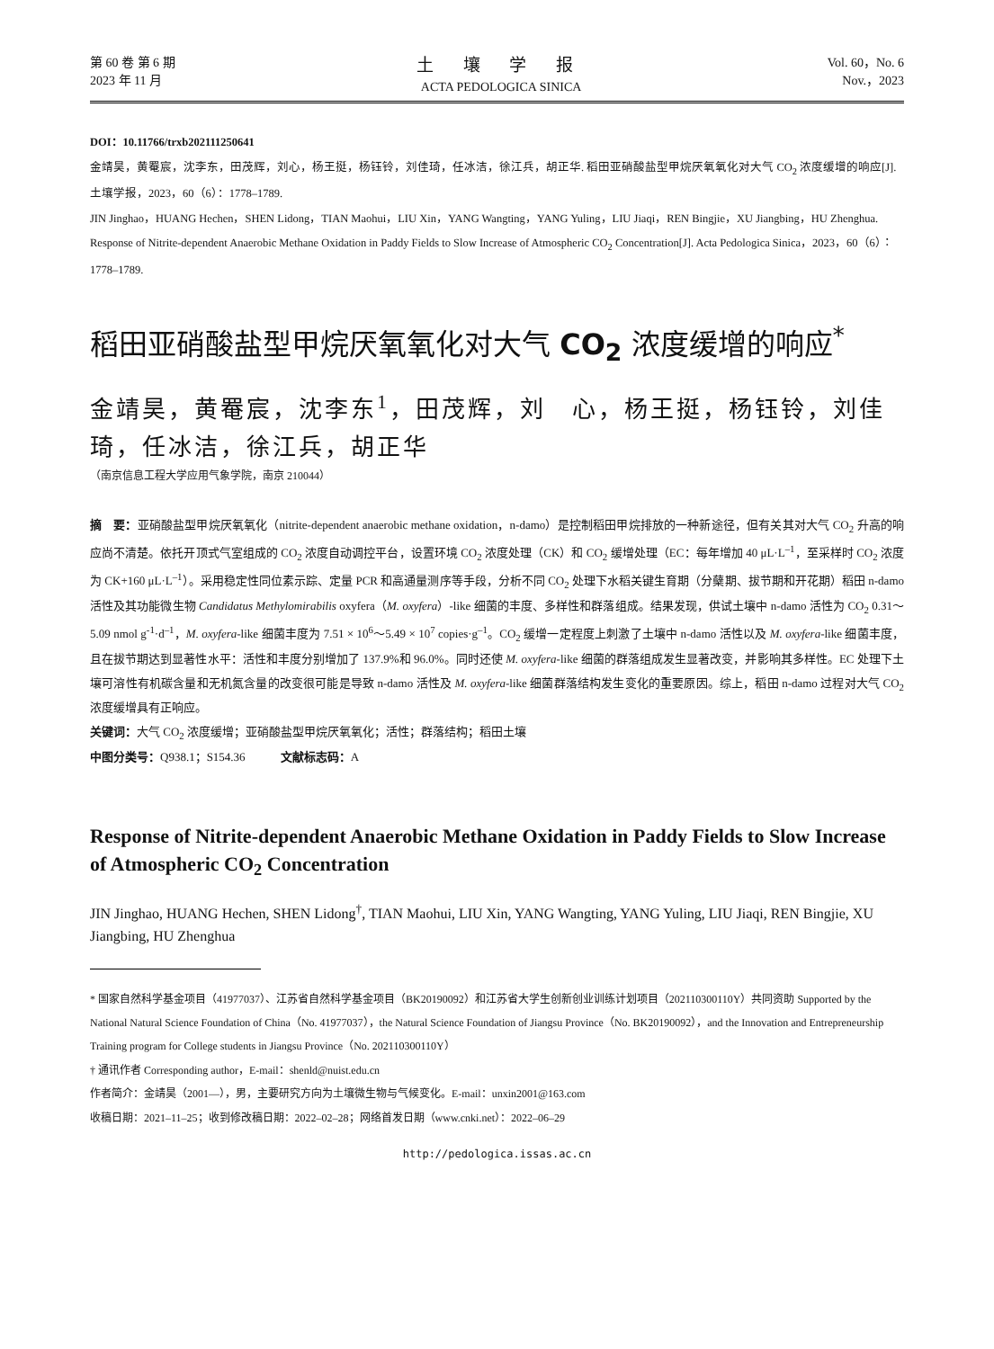第 60 卷 第 6 期
2023 年 11 月
土 壤 学 报
ACTA PEDOLOGICA SINICA
Vol. 60，No. 6
Nov.，2023
DOI：10.11766/trxb202111250641
金靖昊，黄罨宸，沈李东，田茂辉，刘心，杨王挺，杨钰铃，刘佳琦，任冰洁，徐江兵，胡正华. 稻田亚硝酸盐型甲烷厌氧氧化对大气 CO<sub>2</sub> 浓度缓增的响应[J]. 土壤学报，2023，60（6）：1778–1789.
JIN Jinghao，HUANG Hechen，SHEN Lidong，TIAN Maohui，LIU Xin，YANG Wangting，YANG Yuling，LIU Jiaqi，REN Bingjie，XU Jiangbing，HU Zhenghua. Response of Nitrite-dependent Anaerobic Methane Oxidation in Paddy Fields to Slow Increase of Atmospheric CO<sub>2</sub> Concentration[J]. Acta Pedologica Sinica，2023，60（6）：1778–1789.
稻田亚硝酸盐型甲烷厌氧氧化对大气 CO<sub>2</sub> 浓度缓增的响应<sup>*</sup>
金靖昊，黄罨宸，沈李东<sup>1</sup>，田茂辉，刘　心，杨王挺，杨钰铃，刘佳琦，任冰洁，徐江兵，胡正华
（南京信息工程大学应用气象学院，南京 210044）
摘　要：亚硝酸盐型甲烷厌氧氧化（nitrite-dependent anaerobic methane oxidation，n-damo）是控制稻田甲烷排放的一种新途径，但有关其对大气 CO<sub>2</sub> 升高的响应尚不清楚。依托开顶式气室组成的 CO<sub>2</sub> 浓度自动调控平台，设置环境 CO<sub>2</sub> 浓度处理（CK）和 CO<sub>2</sub> 缓增处理（EC：每年增加 40 μL·L<sup>–1</sup>，至采样时 CO<sub>2</sub> 浓度为 CK+160 μL·L<sup>–1</sup>）。采用稳定性同位素示踪、定量 PCR 和高通量测序等手段，分析不同 CO<sub>2</sub> 处理下水稻关键生育期（分蘖期、拔节期和开花期）稻田 n-damo 活性及其功能微生物 Candidatus Methylomirabilis oxyfera（M. oxyfera）-like 细菌的丰度、多样性和群落组成。结果发现，供试土壤中 n-damo 活性为 CO<sub>2</sub> 0.31～5.09 nmol g<sup>-1</sup>·d<sup>–1</sup>，M. oxyfera-like 细菌丰度为 7.51 × 10<sup>6</sup>～5.49 × 10<sup>7</sup> copies·g<sup>–1</sup>。CO<sub>2</sub> 缓增一定程度上刺激了土壤中 n-damo 活性以及 M. oxyfera-like 细菌丰度，且在拔节期达到显著性水平：活性和丰度分别增加了 137.9%和 96.0%。同时还使 M. oxyfera-like 细菌的群落组成发生显著改变，并影响其多样性。EC 处理下土壤可溶性有机碳含量和无机氮含量的改变很可能是导致 n-damo 活性及 M. oxyfera-like 细菌群落结构发生变化的重要原因。综上，稻田 n-damo 过程对大气 CO<sub>2</sub> 浓度缓增具有正响应。
关键词：大气 CO<sub>2</sub> 浓度缓增；亚硝酸盐型甲烷厌氧氧化；活性；群落结构；稻田土壤
中图分类号：Q938.1；S154.36　　　文献标志码：A
Response of Nitrite-dependent Anaerobic Methane Oxidation in Paddy Fields to Slow Increase of Atmospheric CO<sub>2</sub> Concentration
JIN Jinghao, HUANG Hechen, SHEN Lidong<sup>†</sup>, TIAN Maohui, LIU Xin, YANG Wangting, YANG Yuling, LIU Jiaqi, REN Bingjie, XU Jiangbing, HU Zhenghua
* 国家自然科学基金项目（41977037）、江苏省自然科学基金项目（BK20190092）和江苏省大学生创新创业训练计划项目（202110300110Y）共同资助 Supported by the National Natural Science Foundation of China（No. 41977037），the Natural Science Foundation of Jiangsu Province（No. BK20190092），and the Innovation and Entrepreneurship Training program for College students in Jiangsu Province（No. 202110300110Y）
† 通讯作者 Corresponding author，E-mail：shenld@nuist.edu.cn
作者简介：金靖昊（2001—），男，主要研究方向为土壤微生物与气候变化。E-mail：unxin2001@163.com
收稿日期：2021–11–25；收到修改稿日期：2022–02–28；网络首发日期（www.cnki.net）：2022–06–29
http://pedologica.issas.ac.cn